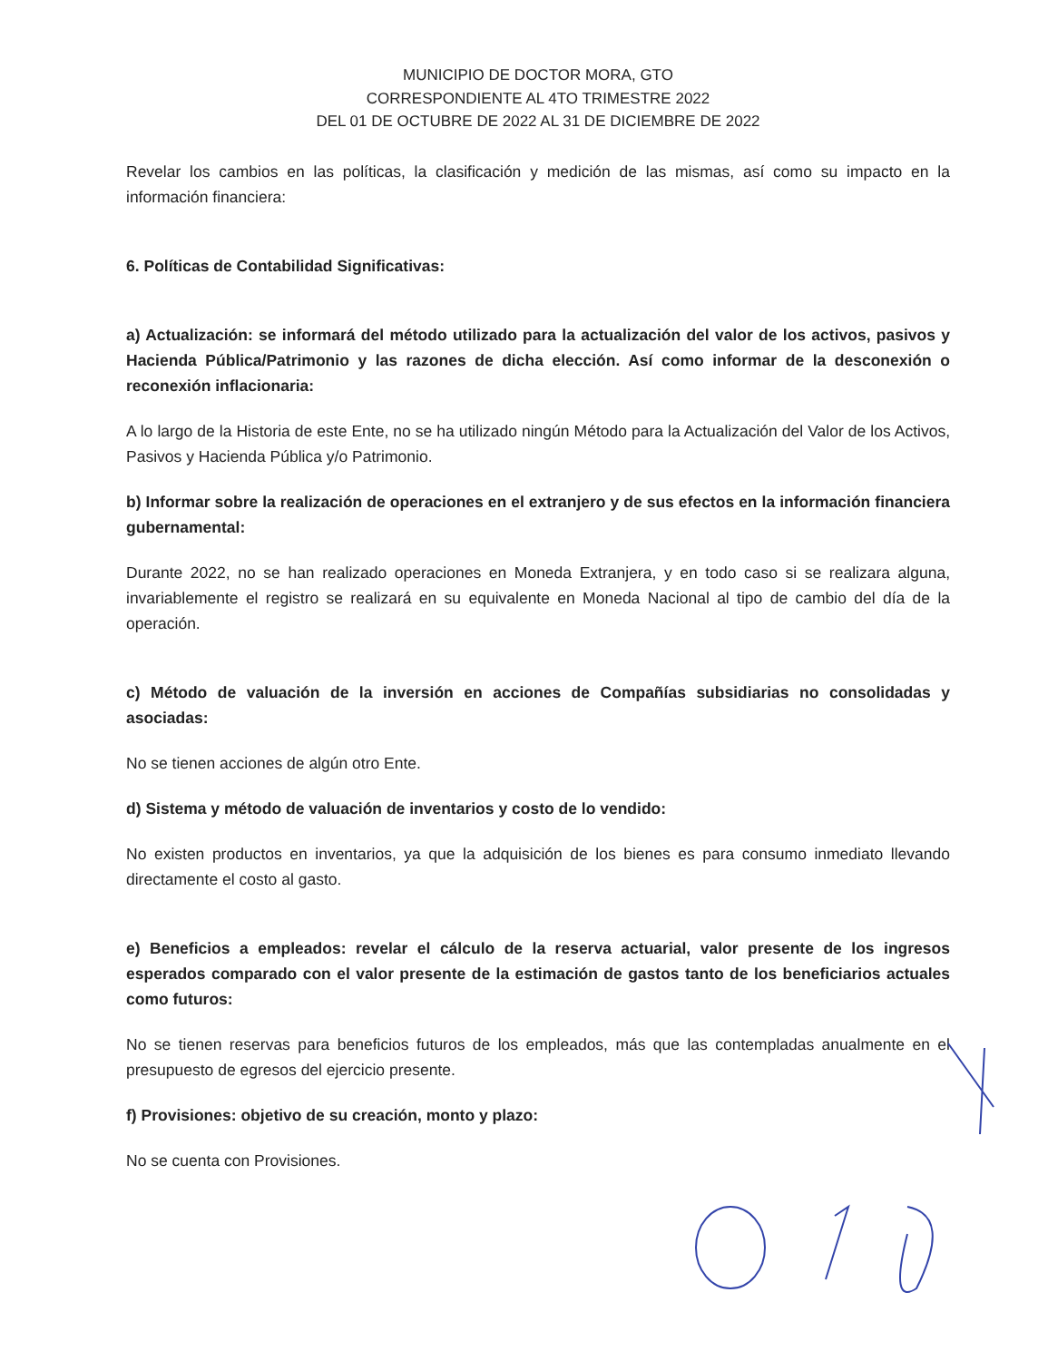MUNICIPIO DE DOCTOR MORA, GTO
CORRESPONDIENTE AL 4TO TRIMESTRE 2022
DEL 01 DE OCTUBRE DE 2022 AL 31 DE DICIEMBRE DE 2022
Revelar los cambios en las políticas, la clasificación y medición de las mismas, así como su impacto en la información financiera:
6. Políticas de Contabilidad Significativas:
a) Actualización: se informará del método utilizado para la actualización del valor de los activos, pasivos y Hacienda Pública/Patrimonio y las razones de dicha elección. Así como informar de la desconexión o reconexión inflacionaria:
A lo largo de la Historia de este Ente, no se ha utilizado ningún Método para la Actualización del Valor de los Activos, Pasivos y Hacienda Pública y/o Patrimonio.
b) Informar sobre la realización de operaciones en el extranjero y de sus efectos en la información financiera gubernamental:
Durante 2022, no se han realizado operaciones en Moneda Extranjera, y en todo caso si se realizara alguna, invariablemente el registro se realizará en su equivalente en Moneda Nacional al tipo de cambio del día de la operación.
c) Método de valuación de la inversión en acciones de Compañías subsidiarias no consolidadas y asociadas:
No se tienen acciones de algún otro Ente.
d) Sistema y método de valuación de inventarios y costo de lo vendido:
No existen productos en inventarios, ya que la adquisición de los bienes es para consumo inmediato llevando directamente el costo al gasto.
e) Beneficios a empleados: revelar el cálculo de la reserva actuarial, valor presente de los ingresos esperados comparado con el valor presente de la estimación de gastos tanto de los beneficiarios actuales como futuros:
No se tienen reservas para beneficios futuros de los empleados, más que las contempladas anualmente en el presupuesto de egresos del ejercicio presente.
f) Provisiones: objetivo de su creación, monto y plazo:
No se cuenta con Provisiones.